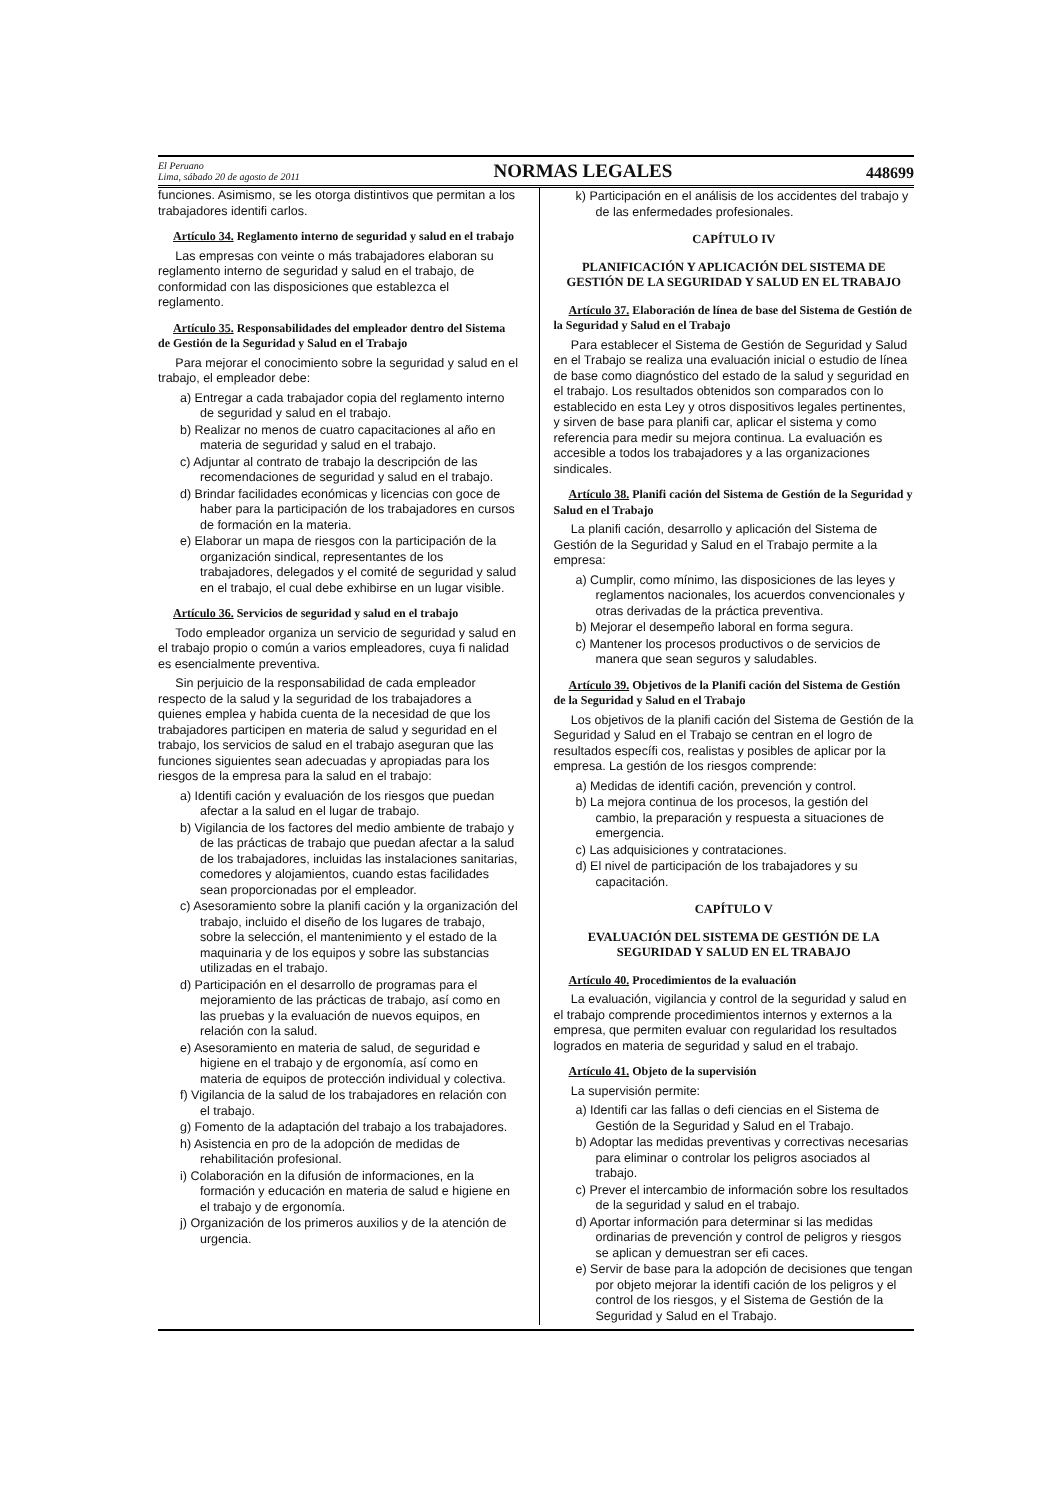El Peruano
Lima, sábado 20 de agosto de 2011
NORMAS LEGALES
448699
funciones. Asimismo, se les otorga distintivos que permitan a los trabajadores identifi carlos.
Artículo 34. Reglamento interno de seguridad y salud en el trabajo
Las empresas con veinte o más trabajadores elaboran su reglamento interno de seguridad y salud en el trabajo, de conformidad con las disposiciones que establezca el reglamento.
Artículo 35. Responsabilidades del empleador dentro del Sistema de Gestión de la Seguridad y Salud en el Trabajo
Para mejorar el conocimiento sobre la seguridad y salud en el trabajo, el empleador debe:
a) Entregar a cada trabajador copia del reglamento interno de seguridad y salud en el trabajo.
b) Realizar no menos de cuatro capacitaciones al año en materia de seguridad y salud en el trabajo.
c) Adjuntar al contrato de trabajo la descripción de las recomendaciones de seguridad y salud en el trabajo.
d) Brindar facilidades económicas y licencias con goce de haber para la participación de los trabajadores en cursos de formación en la materia.
e) Elaborar un mapa de riesgos con la participación de la organización sindical, representantes de los trabajadores, delegados y el comité de seguridad y salud en el trabajo, el cual debe exhibirse en un lugar visible.
Artículo 36. Servicios de seguridad y salud en el trabajo
Todo empleador organiza un servicio de seguridad y salud en el trabajo propio o común a varios empleadores, cuya fi nalidad es esencialmente preventiva.
Sin perjuicio de la responsabilidad de cada empleador respecto de la salud y la seguridad de los trabajadores a quienes emplea y habida cuenta de la necesidad de que los trabajadores participen en materia de salud y seguridad en el trabajo, los servicios de salud en el trabajo aseguran que las funciones siguientes sean adecuadas y apropiadas para los riesgos de la empresa para la salud en el trabajo:
a) Identifi cación y evaluación de los riesgos que puedan afectar a la salud en el lugar de trabajo.
b) Vigilancia de los factores del medio ambiente de trabajo y de las prácticas de trabajo que puedan afectar a la salud de los trabajadores, incluidas las instalaciones sanitarias, comedores y alojamientos, cuando estas facilidades sean proporcionadas por el empleador.
c) Asesoramiento sobre la planifi cación y la organización del trabajo, incluido el diseño de los lugares de trabajo, sobre la selección, el mantenimiento y el estado de la maquinaria y de los equipos y sobre las substancias utilizadas en el trabajo.
d) Participación en el desarrollo de programas para el mejoramiento de las prácticas de trabajo, así como en las pruebas y la evaluación de nuevos equipos, en relación con la salud.
e) Asesoramiento en materia de salud, de seguridad e higiene en el trabajo y de ergonomía, así como en materia de equipos de protección individual y colectiva.
f) Vigilancia de la salud de los trabajadores en relación con el trabajo.
g) Fomento de la adaptación del trabajo a los trabajadores.
h) Asistencia en pro de la adopción de medidas de rehabilitación profesional.
i) Colaboración en la difusión de informaciones, en la formación y educación en materia de salud e higiene en el trabajo y de ergonomía.
j) Organización de los primeros auxilios y de la atención de urgencia.
k) Participación en el análisis de los accidentes del trabajo y de las enfermedades profesionales.
CAPÍTULO IV
PLANIFICACIÓN Y APLICACIÓN DEL SISTEMA DE GESTIÓN DE LA SEGURIDAD Y SALUD EN EL TRABAJO
Artículo 37. Elaboración de línea de base del Sistema de Gestión de la Seguridad y Salud en el Trabajo
Para establecer el Sistema de Gestión de Seguridad y Salud en el Trabajo se realiza una evaluación inicial o estudio de línea de base como diagnóstico del estado de la salud y seguridad en el trabajo. Los resultados obtenidos son comparados con lo establecido en esta Ley y otros dispositivos legales pertinentes, y sirven de base para planifi car, aplicar el sistema y como referencia para medir su mejora continua. La evaluación es accesible a todos los trabajadores y a las organizaciones sindicales.
Artículo 38. Planifi cación del Sistema de Gestión de la Seguridad y Salud en el Trabajo
La planifi cación, desarrollo y aplicación del Sistema de Gestión de la Seguridad y Salud en el Trabajo permite a la empresa:
a) Cumplir, como mínimo, las disposiciones de las leyes y reglamentos nacionales, los acuerdos convencionales y otras derivadas de la práctica preventiva.
b) Mejorar el desempeño laboral en forma segura.
c) Mantener los procesos productivos o de servicios de manera que sean seguros y saludables.
Artículo 39. Objetivos de la Planifi cación del Sistema de Gestión de la Seguridad y Salud en el Trabajo
Los objetivos de la planifi cación del Sistema de Gestión de la Seguridad y Salud en el Trabajo se centran en el logro de resultados específi cos, realistas y posibles de aplicar por la empresa. La gestión de los riesgos comprende:
a) Medidas de identifi cación, prevención y control.
b) La mejora continua de los procesos, la gestión del cambio, la preparación y respuesta a situaciones de emergencia.
c) Las adquisiciones y contrataciones.
d) El nivel de participación de los trabajadores y su capacitación.
CAPÍTULO V
EVALUACIÓN DEL SISTEMA DE GESTIÓN DE LA SEGURIDAD Y SALUD EN EL TRABAJO
Artículo 40. Procedimientos de la evaluación
La evaluación, vigilancia y control de la seguridad y salud en el trabajo comprende procedimientos internos y externos a la empresa, que permiten evaluar con regularidad los resultados logrados en materia de seguridad y salud en el trabajo.
Artículo 41. Objeto de la supervisión
La supervisión permite:
a) Identifi car las fallas o defi ciencias en el Sistema de Gestión de la Seguridad y Salud en el Trabajo.
b) Adoptar las medidas preventivas y correctivas necesarias para eliminar o controlar los peligros asociados al trabajo.
c) Prever el intercambio de información sobre los resultados de la seguridad y salud en el trabajo.
d) Aportar información para determinar si las medidas ordinarias de prevención y control de peligros y riesgos se aplican y demuestran ser efi caces.
e) Servir de base para la adopción de decisiones que tengan por objeto mejorar la identifi cación de los peligros y el control de los riesgos, y el Sistema de Gestión de la Seguridad y Salud en el Trabajo.